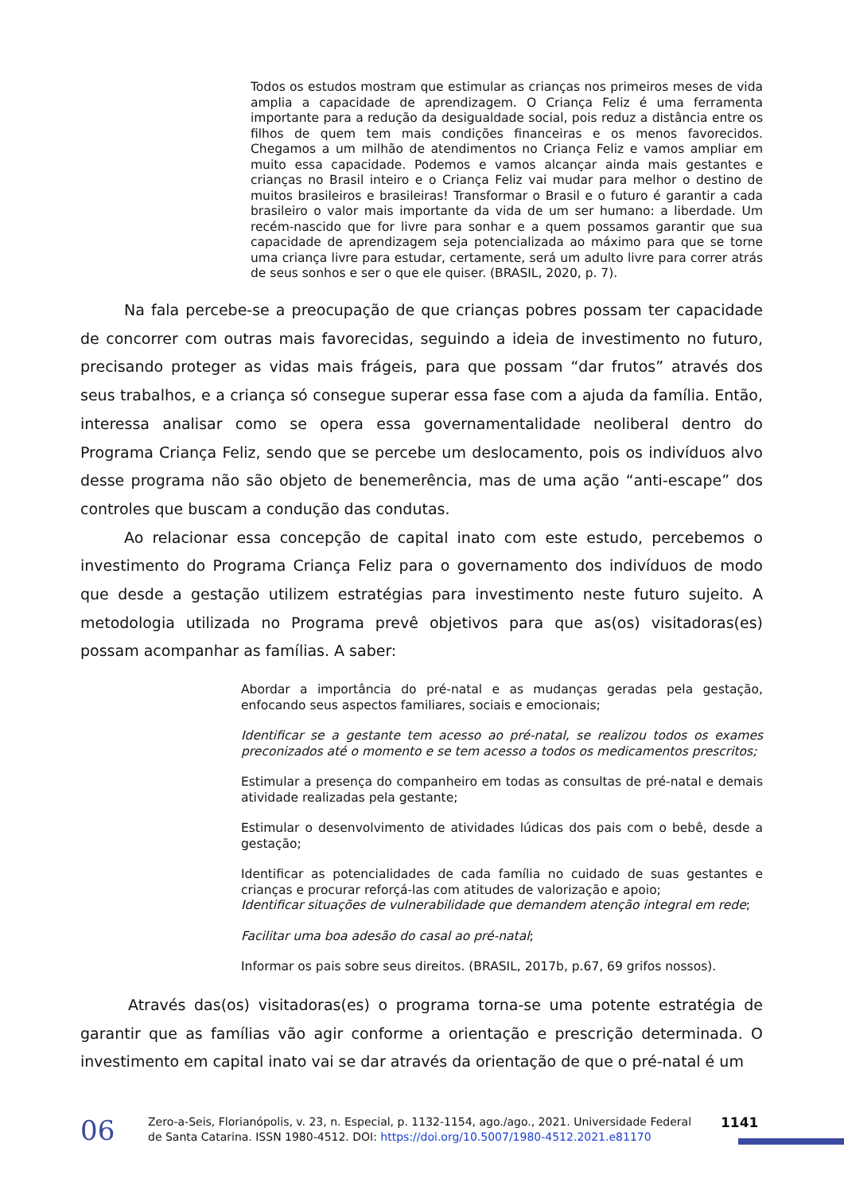Todos os estudos mostram que estimular as crianças nos primeiros meses de vida amplia a capacidade de aprendizagem. O Criança Feliz é uma ferramenta importante para a redução da desigualdade social, pois reduz a distância entre os filhos de quem tem mais condições financeiras e os menos favorecidos. Chegamos a um milhão de atendimentos no Criança Feliz e vamos ampliar em muito essa capacidade. Podemos e vamos alcançar ainda mais gestantes e crianças no Brasil inteiro e o Criança Feliz vai mudar para melhor o destino de muitos brasileiros e brasileiras! Transformar o Brasil e o futuro é garantir a cada brasileiro o valor mais importante da vida de um ser humano: a liberdade. Um recém-nascido que for livre para sonhar e a quem possamos garantir que sua capacidade de aprendizagem seja potencializada ao máximo para que se torne uma criança livre para estudar, certamente, será um adulto livre para correr atrás de seus sonhos e ser o que ele quiser. (BRASIL, 2020, p. 7).
Na fala percebe-se a preocupação de que crianças pobres possam ter capacidade de concorrer com outras mais favorecidas, seguindo a ideia de investimento no futuro, precisando proteger as vidas mais frágeis, para que possam “dar frutos” através dos seus trabalhos, e a criança só consegue superar essa fase com a ajuda da família. Então, interessa analisar como se opera essa governamentalidade neoliberal dentro do Programa Criança Feliz, sendo que se percebe um deslocamento, pois os indivíduos alvo desse programa não são objeto de benemerência, mas de uma ação “anti-escape” dos controles que buscam a condução das condutas.
Ao relacionar essa concepção de capital inato com este estudo, percebemos o investimento do Programa Criança Feliz para o governamento dos indivíduos de modo que desde a gestação utilizem estratégias para investimento neste futuro sujeito. A metodologia utilizada no Programa prevê objetivos para que as(os) visitadoras(es) possam acompanhar as famílias. A saber:
Abordar a importância do pré-natal e as mudanças geradas pela gestação, enfocando seus aspectos familiares, sociais e emocionais;
Identificar se a gestante tem acesso ao pré-natal, se realizou todos os exames preconizados até o momento e se tem acesso a todos os medicamentos prescritos;
Estimular a presença do companheiro em todas as consultas de pré-natal e demais atividade realizadas pela gestante;
Estimular o desenvolvimento de atividades lúdicas dos pais com o bebê, desde a gestação;
Identificar as potencialidades de cada família no cuidado de suas gestantes e crianças e procurar reforçá-las com atitudes de valorização e apoio;
Identificar situações de vulnerabilidade que demandem atenção integral em rede;
Facilitar uma boa adesão do casal ao pré-natal;
Informar os pais sobre seus direitos. (BRASIL, 2017b, p.67, 69 grifos nossos).
Através das(os) visitadoras(es) o programa torna-se uma potente estratégia de garantir que as famílias vão agir conforme a orientação e prescrição determinada. O investimento em capital inato vai se dar através da orientação de que o pré-natal é um
06
Zero-a-Seis, Florianópolis, v. 23, n. Especial, p. 1132-1154, ago./ago., 2021. Universidade Federal de Santa Catarina. ISSN 1980-4512. DOI: https://doi.org/10.5007/1980-4512.2021.e81170
1141